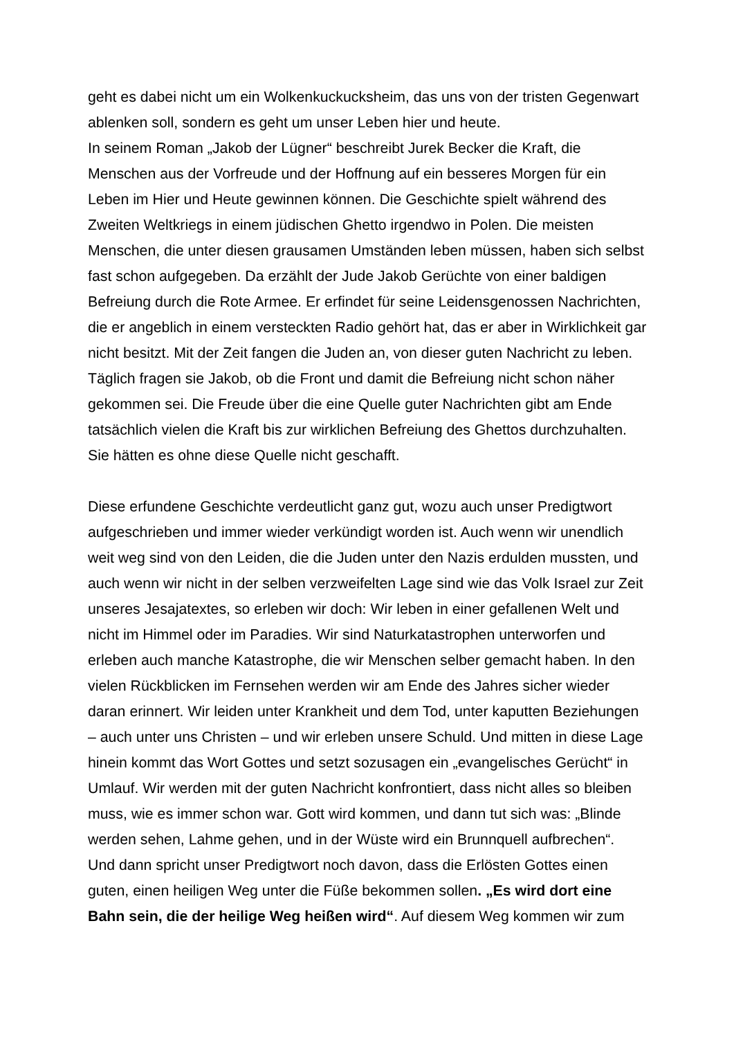geht es dabei nicht um ein Wolkenkuckucksheim, das uns von der tristen Gegenwart ablenken soll, sondern es geht um unser Leben hier und heute.
In seinem Roman „Jakob der Lügner“ beschreibt Jurek Becker die Kraft, die Menschen aus der Vorfreude und der Hoffnung auf ein besseres Morgen für ein Leben im Hier und Heute gewinnen können. Die Geschichte spielt während des Zweiten Weltkriegs in einem jüdischen Ghetto irgendwo in Polen. Die meisten Menschen, die unter diesen grausamen Umständen leben müssen, haben sich selbst fast schon aufgegeben. Da erzählt der Jude Jakob Gerüchte von einer baldigen Befreiung durch die Rote Armee. Er erfindet für seine Leidensgenossen Nachrichten, die er angeblich in einem versteckten Radio gehört hat, das er aber in Wirklichkeit gar nicht besitzt. Mit der Zeit fangen die Juden an, von dieser guten Nachricht zu leben. Täglich fragen sie Jakob, ob die Front und damit die Befreiung nicht schon näher gekommen sei. Die Freude über die eine Quelle guter Nachrichten gibt am Ende tatsächlich vielen die Kraft bis zur wirklichen Befreiung des Ghettos durchzuhalten. Sie hätten es ohne diese Quelle nicht geschafft.
Diese erfundene Geschichte verdeutlicht ganz gut, wozu auch unser Predigtwort aufgeschrieben und immer wieder verkündigt worden ist. Auch wenn wir unendlich weit weg sind von den Leiden, die die Juden unter den Nazis erdulden mussten, und auch wenn wir nicht in der selben verzweifelten Lage sind wie das Volk Israel zur Zeit unseres Jesajatextes, so erleben wir doch: Wir leben in einer gefallenen Welt und nicht im Himmel oder im Paradies. Wir sind Naturkatastrophen unterworfen und erleben auch manche Katastrophe, die wir Menschen selber gemacht haben. In den vielen Rückblicken im Fernsehen werden wir am Ende des Jahres sicher wieder daran erinnert. Wir leiden unter Krankheit und dem Tod, unter kaputten Beziehungen – auch unter uns Christen – und wir erleben unsere Schuld. Und mitten in diese Lage hinein kommt das Wort Gottes und setzt sozusagen ein „evangelisches Gerücht“ in Umlauf. Wir werden mit der guten Nachricht konfrontiert, dass nicht alles so bleiben muss, wie es immer schon war. Gott wird kommen, und dann tut sich was: „Blinde werden sehen, Lahme gehen, und in der Wüste wird ein Brunnquell aufbrechen“.
Und dann spricht unser Predigtwort noch davon, dass die Erlösten Gottes einen guten, einen heiligen Weg unter die Füße bekommen sollen. „Es wird dort eine Bahn sein, die der heilige Weg heißen wird“. Auf diesem Weg kommen wir zum